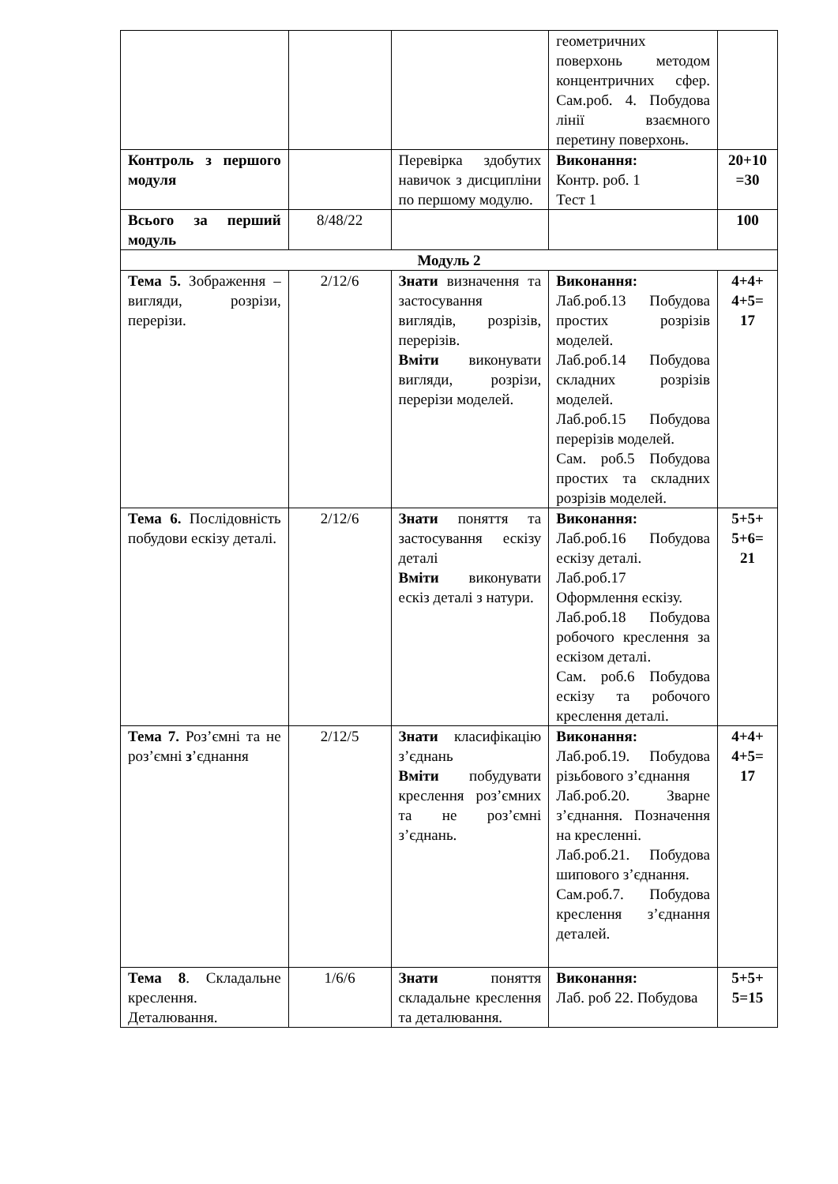| | | | геометричних поверхонь методом концентричних сфер. Сам.роб. 4. Побудова лінії взаємного перетину поверхонь. | |
| Контроль з першого модуля | | Перевірка здобутих навичок з дисципліни по першому модулю. | Виконання: Контр. роб. 1 Тест 1 | 20+10 =30 |
| Всього за перший модуль | 8/48/22 | | | 100 |
| Модуль 2 | | | | |
| Тема 5. Зображення – вигляди, розрізи, перерізи. | 2/12/6 | Знати визначення та застосування виглядів, розрізів, перерізів. Вміти виконувати вигляди, розрізи, перерізи моделей. | Виконання: Лаб.роб.13 Побудова простих розрізів моделей. Лаб.роб.14 Побудова складних розрізів моделей. Лаб.роб.15 Побудова перерізів моделей. Сам. роб.5 Побудова простих та складних розрізів моделей. | 4+4+ 4+5= 17 |
| Тема 6. Послідовність побудови ескізу деталі. | 2/12/6 | Знати поняття та застосування ескізу деталі Вміти виконувати ескіз деталі з натури. | Виконання: Лаб.роб.16 Побудова ескізу деталі. Лаб.роб.17 Оформлення ескізу. Лаб.роб.18 Побудова робочого креслення за ескізом деталі. Сам. роб.6 Побудова ескізу та робочого креслення деталі. | 5+5+ 5+6= 21 |
| Тема 7. Роз’ємні та не роз’ємні з ’єднання | 2/12/5 | Знати класифікацію з’єднань Вміти побудувати креслення роз’ємних та не роз’ємні з’єднань. | Виконання: Лаб.роб.19. Побудова різьбового з’єднання Лаб.роб.20. Зварне з’єднання. Позначення на кресленні. Лаб.роб.21. Побудова шипового з’єднання. Сам.роб.7. Побудова креслення з’єднання деталей. | 4+4+ 4+5= 17 |
| Тема 8 . Складальне креслення. Деталювання. | 1/6/6 | Знати поняття складальне креслення та деталювання. | Виконання: Лаб. роб 22. Побудова | 5+5+ 5=15 |